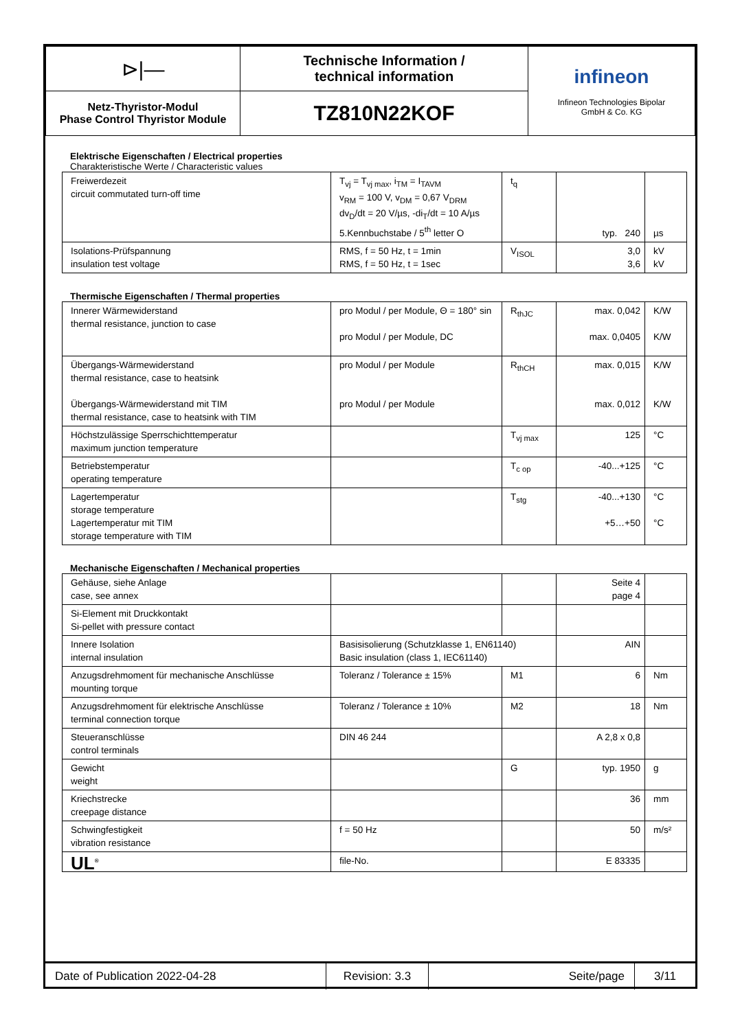| ⊳/— | Technische Information / technical information | infineon Infineon Technologies Bipolar GmbH & Co. KG |
| Netz-Thyristor-Modul Phase Control Thyristor Module | TZ810N22KOF | |
Elektrische Eigenschaften / Electrical properties
Charakteristische Werte / Characteristic values
| Freiwerdezeit circuit commutated turn-off time | T<sub>vj</sub> = T<sub>vj max</sub>, i<sub>TM</sub> = I<sub>TAVM</sub> v<sub>RM</sub> = 100 V, v<sub>DM</sub> = 0,67 V<sub>DRM</sub> dv<sub>D</sub>/dt = 20 V/µs, -di<sub>T</sub>/dt = 10 A/µs 5.Kennbuchstabe / 5<sup>th</sup> letter O | t<sub>q</sub> | typ. 240 | µs |
| Isolations-Prüfspannung insulation test voltage | RMS, f = 50 Hz, t = 1min RMS, f = 50 Hz, t = 1sec | V<sub>ISOL</sub> | 3,0 3,6 | kV kV |
Thermische Eigenschaften / Thermal properties
| Innerer Wärmewiderstand thermal resistance, junction to case | pro Modul / per Module, Θ = 180° sin pro Modul / per Module, DC | R<sub>thJC</sub> | max. 0,042 max. 0,0405 | K/W K/W |
| Übergangs-Wärmewiderstand thermal resistance, case to heatsink Übergangs-Wärmewiderstand mit TIM thermal resistance, case to heatsink with TIM | pro Modul / per Module pro Modul / per Module | R<sub>thCH</sub> | max. 0,015 max. 0,012 | K/W K/W |
| Höchstzulässige Sperrschichttemperatur maximum junction temperature | | T<sub>vj max</sub> | 125 | °C |
| Betriebstemperatur operating temperature | | T<sub>c op</sub> | -40...+125 | °C |
| Lagertemperatur storage temperature Lagertemperatur mit TIM storage temperature with TIM | | T<sub>stg</sub> | -40...+130 +5…+50 | °C °C |
Mechanische Eigenschaften / Mechanical properties
| Gehäuse, siehe Anlage case, see annex | | | Seite 4 page 4 | |
| Si-Element mit Druckkontakt Si-pellet with pressure contact | | | | |
| Innere Isolation internal insulation | Basisisolierung (Schutzklasse 1, EN61140) Basic insulation (class 1, IEC61140) | | AIN | |
| Anzugsdrehmoment für mechanische Anschlüsse mounting torque | Toleranz / Tolerance ± 15% | M1 | 6 | Nm |
| Anzugsdrehmoment für elektrische Anschlüsse terminal connection torque | Toleranz / Tolerance ± 10% | M2 | 18 | Nm |
| Steueranschlüsse control terminals | DIN 46 244 | | A 2,8 x 0,8 | |
| Gewicht weight | | G | typ. 1950 | g |
| Kriechstrecke creepage distance | | | 36 | mm |
| Schwingfestigkeit vibration resistance | f = 50 Hz | | 50 | m/s² |
| UL<sup>®</sup> | file-No. | | E 83335 | |
| Date of Publication 2022-04-28 | Revision: 3.3 | Seite/page | 3/11 |